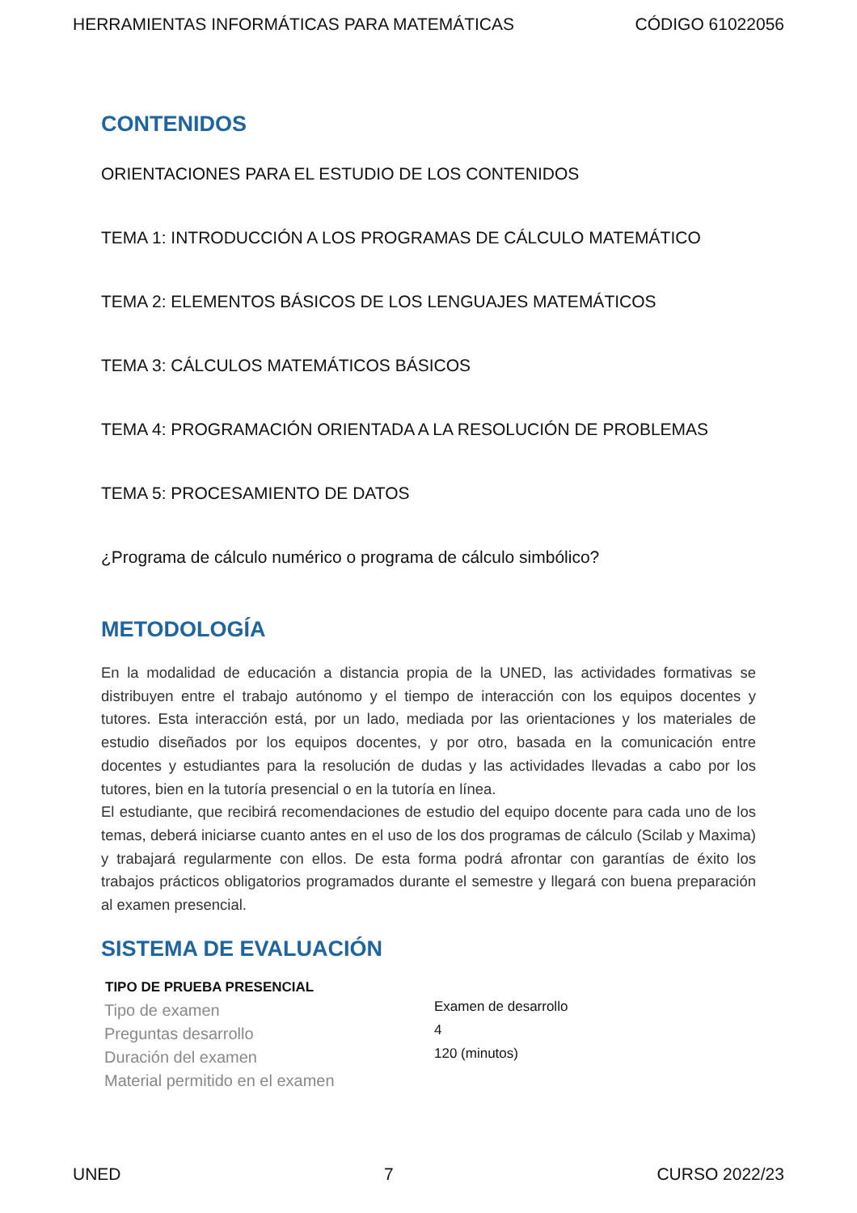HERRAMIENTAS INFORMÁTICAS PARA MATEMÁTICAS CÓDIGO 61022056
CONTENIDOS
ORIENTACIONES PARA EL ESTUDIO DE LOS CONTENIDOS
TEMA 1: INTRODUCCIÓN A LOS PROGRAMAS DE CÁLCULO MATEMÁTICO
TEMA 2: ELEMENTOS BÁSICOS DE LOS LENGUAJES MATEMÁTICOS
TEMA 3: CÁLCULOS MATEMÁTICOS BÁSICOS
TEMA 4: PROGRAMACIÓN ORIENTADA A LA RESOLUCIÓN DE PROBLEMAS
TEMA 5: PROCESAMIENTO DE DATOS
¿Programa de cálculo numérico o programa de cálculo simbólico?
METODOLOGÍA
En la modalidad de educación a distancia propia de la UNED, las actividades formativas se distribuyen entre el trabajo autónomo y el tiempo de interacción con los equipos docentes y tutores. Esta interacción está, por un lado, mediada por las orientaciones y los materiales de estudio diseñados por los equipos docentes, y por otro, basada en la comunicación entre docentes y estudiantes para la resolución de dudas y las actividades llevadas a cabo por los tutores, bien en la tutoría presencial o en la tutoría en línea.
El estudiante, que recibirá recomendaciones de estudio del equipo docente para cada uno de los temas, deberá iniciarse cuanto antes en el uso de los dos programas de cálculo (Scilab y Maxima) y trabajará regularmente con ellos. De esta forma podrá afrontar con garantías de éxito los trabajos prácticos obligatorios programados durante el semestre y llegará con buena preparación al examen presencial.
SISTEMA DE EVALUACIÓN
| TIPO DE PRUEBA PRESENCIAL | |
| --- | --- |
| Tipo de examen | Examen de desarrollo |
| Preguntas desarrollo | 4 |
| Duración del examen | 120 (minutos) |
| Material permitido en el examen | |
UNED 7 CURSO 2022/23